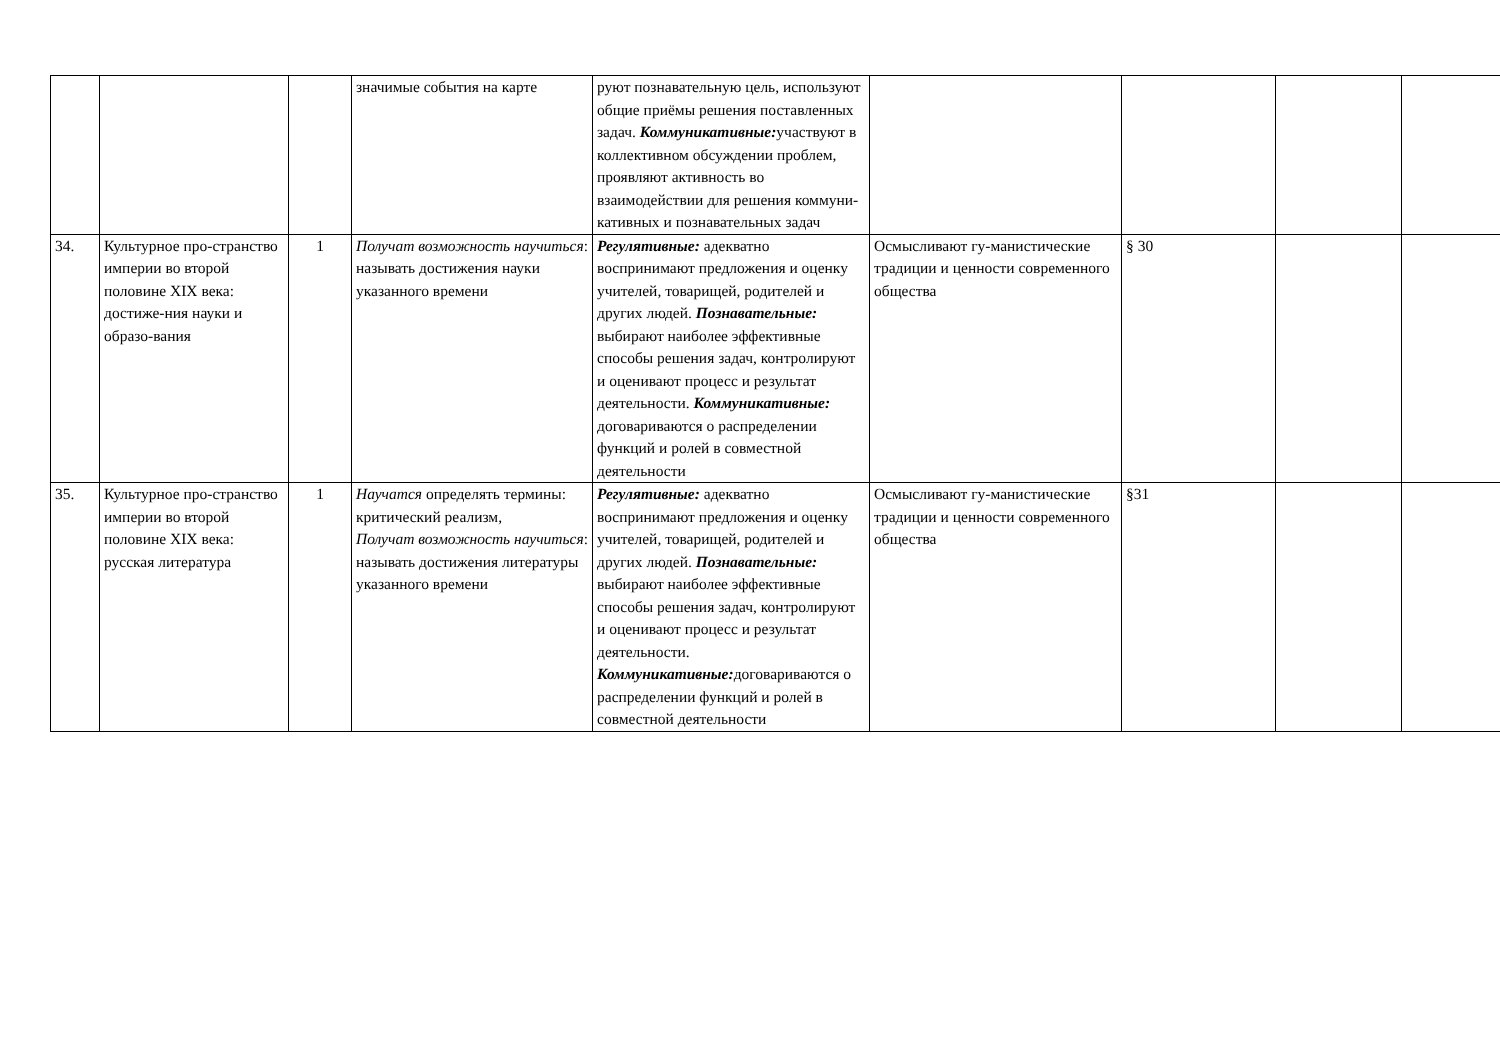| | | | значимые события на карте | руют познавательную цель, используют общие приёмы решения поставленных задач. Коммуникативные: участвуют в коллективном обсуждении проблем, проявляют активность во взаимодействии для решения коммуни-кативных и познавательных задач | | | | |
| 34. | Культурное про-странство империи во второй половине XIX века: достиже-ния науки и образо-вания | 1 | Получат возможность научиться : называть достижения науки указанного времени | Регулятивные: адекватно воспринимают предложения и оценку учителей, товарищей, родителей и других людей. Познавательные: выбирают наиболее эффективные способы решения задач, контролируют и оценивают процесс и результат деятельности. Коммуникативные: договариваются о распределении функций и ролей в совместной деятельности | Осмысливают гу-манистические традиции и ценности современного общества | § 30 | | |
| 35. | Культурное про-странство империи во второй половине XIX века: русская литература | 1 | Научатся определять термины: критический реализм, Получат возможность научиться : называть достижения литературы указанного времени | Регулятивные: адекватно воспринимают предложения и оценку учителей, товарищей, родителей и других людей. Познавательные: выбирают наиболее эффективные способы решения задач, контролируют и оценивают процесс и результат деятельности. Коммуникативные: договариваются о распределении функций и ролей в совместной деятельности | Осмысливают гу-манистические традиции и ценности современного общества | §31 | | |